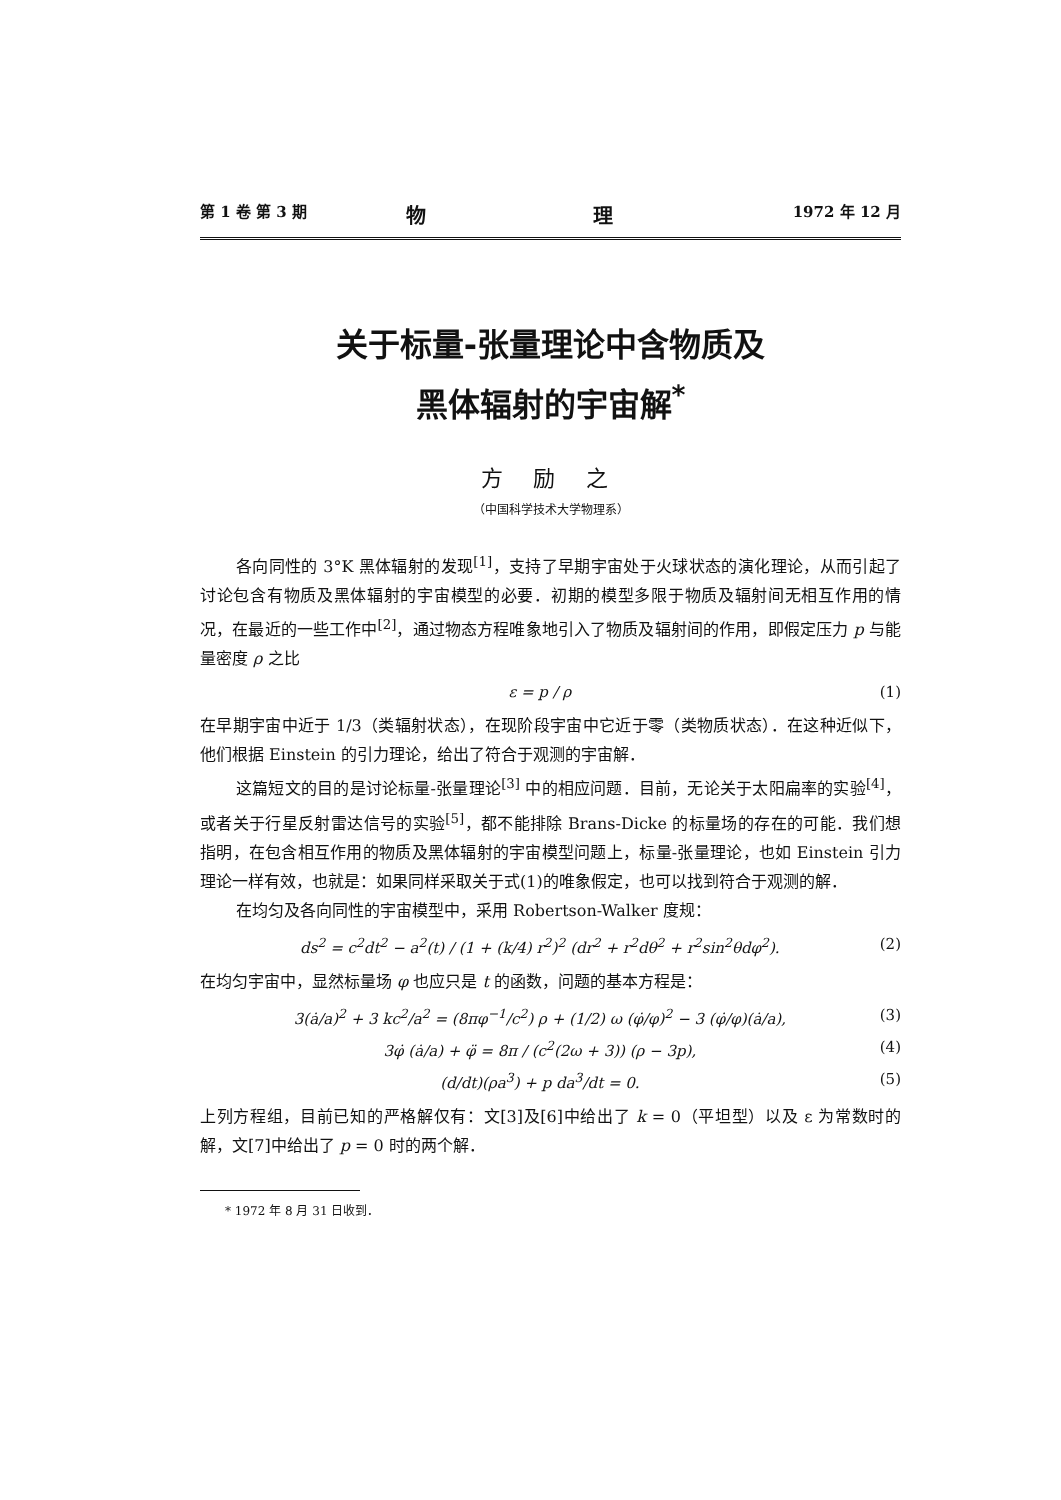第 1 卷 第 3 期 物 理 1972 年 12 月
关于标量-张量理论中含物质及
黑体辐射的宇宙解<sup>*</sup>
方 励 之
（中国科学技术大学物理系）
各向同性的 3°K 黑体辐射的发现<sup>[1]</sup>，支持了早期宇宙处于火球状态的演化理论，从而引起了讨论包含有物质及黑体辐射的宇宙模型的必要．初期的模型多限于物质及辐射间无相互作用的情况，在最近的一些工作中<sup>[2]</sup>，通过物态方程唯象地引入了物质及辐射间的作用，即假定压力 p 与能量密度 ρ 之比
ε = p / ρ (1)
在早期宇宙中近于 1/3（类辐射状态），在现阶段宇宙中它近于零（类物质状态）．在这种近似下，他们根据 Einstein 的引力理论，给出了符合于观测的宇宙解．
这篇短文的目的是讨论标量-张量理论<sup>[3]</sup> 中的相应问题．目前，无论关于太阳扁率的实验<sup>[4]</sup>，或者关于行星反射雷达信号的实验<sup>[5]</sup>，都不能排除 Brans-Dicke 的标量场的存在的可能．我们想指明，在包含相互作用的物质及黑体辐射的宇宙模型问题上，标量-张量理论，也如 Einstein 引力理论一样有效，也就是：如果同样采取关于式(1)的唯象假定，也可以找到符合于观测的解．
在均匀及各向同性的宇宙模型中，采用 Robertson-Walker 度规：
ds<sup>2</sup> = c<sup>2</sup>dt<sup>2</sup> − a<sup>2</sup>(t) / (1 + (k/4) r<sup>2</sup>)<sup>2</sup> (dr<sup>2</sup> + r<sup>2</sup>dθ<sup>2</sup> + r<sup>2</sup>sin<sup>2</sup>θdφ<sup>2</sup>). (2)
在均匀宇宙中，显然标量场 φ 也应只是 t 的函数，问题的基本方程是：
3(ȧ/a)<sup>2</sup> + 3 kc<sup>2</sup>/a<sup>2</sup> = (8πφ<sup>−1</sup>/c<sup>2</sup>) ρ + (1/2) ω (φ̇/φ)<sup>2</sup> − 3 (φ̇/φ)(ȧ/a), (3)
3φ̇ (ȧ/a) + φ̈ = 8π / (c<sup>2</sup>(2ω + 3)) (ρ − 3p), (4)
(d/dt)(ρa<sup>3</sup>) + p da<sup>3</sup>/dt = 0. (5)
上列方程组，目前已知的严格解仅有：文[3]及[6]中给出了 k = 0（平坦型）以及 ε 为常数时的解，文[7]中给出了 p = 0 时的两个解．
* 1972 年 8 月 31 日收到．